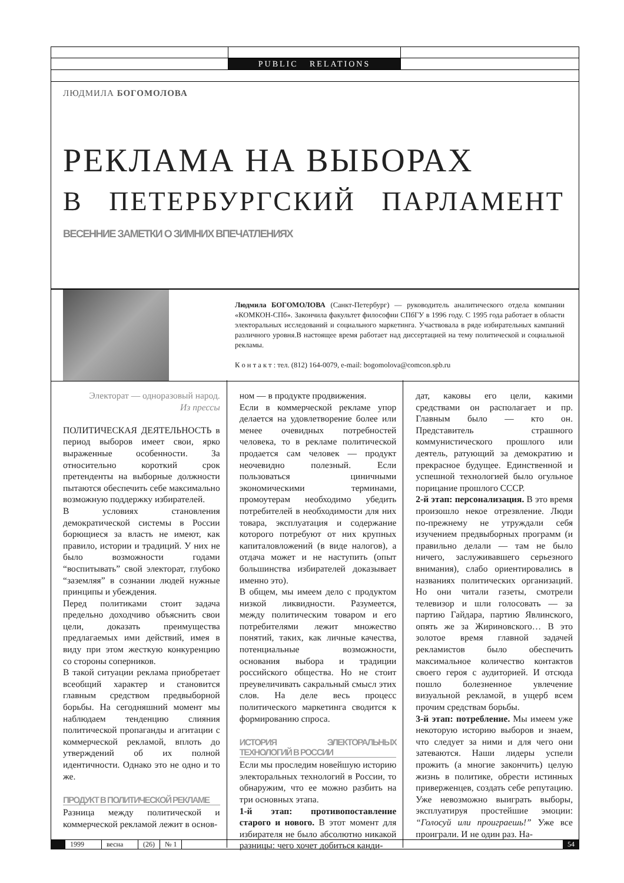PUBLIC RELATIONS
ЛЮДМИЛА БОГОМОЛОВА
РЕКЛАМА НА ВЫБОРАХ
В ПЕТЕРБУРГСКИЙ ПАРЛАМЕНТ
ВЕСЕННИЕ ЗАМЕТКИ О ЗИМНИХ ВПЕЧАТЛЕНИЯХ
Людмила БОГОМОЛОВА (Санкт-Петербург) — руководитель аналитического отдела компании «КОМКОН-СПб». Закончила факультет философии СПбГУ в 1996 году. С 1995 года работает в области электоральных исследований и социального маркетинга. Участвовала в ряде избирательных кампаний различного уровня.В настоящее время работает над диссертацией на тему политической и социальной рекламы.
К о н т а к т : тел. (812) 164-0079, e-mail: bogomolova@comcon.spb.ru
Электорат — одноразовый народ.
Из прессы
ПОЛИТИЧЕСКАЯ ДЕЯТЕЛЬНОСТЬ в период выборов имеет свои, ярко выраженные особенности. За относительно короткий срок претенденты на выборные должности пытаются обеспечить себе максимально возможную поддержку избирателей.
В условиях становления демократической системы в России борющиеся за власть не имеют, как правило, истории и традиций. У них не было возможности годами “воспитывать” свой электорат, глубоко “заземляя” в сознании людей нужные принципы и убеждения.
Перед политиками стоит задача предельно доходчиво объяснить свои цели, доказать преимущества предлагаемых ими действий, имея в виду при этом жесткую конкуренцию со стороны соперников.
В такой ситуации реклама приобретает всеобщий характер и становится главным средством предвыборной борьбы. На сегодняшний момент мы наблюдаем тенденцию слияния политической пропаганды и агитации с коммерческой рекламой, вплоть до утверждений об их полной идентичности. Однако это не одно и то же.
ПРОДУКТ В ПОЛИТИЧЕСКОЙ РЕКЛАМЕ
Разница между политической и коммерческой рекламой лежит в основ-
ном — в продукте продвижения.
Если в коммерческой рекламе упор делается на удовлетворение более или менее очевидных потребностей человека, то в рекламе политической продается сам человек — продукт неочевидно полезный. Если пользоваться циничными экономическими терминами, промоутерам необходимо убедить потребителей в необходимости для них товара, эксплуатация и содержание которого потребуют от них крупных капиталовложений (в виде налогов), а отдача может и не наступить (опыт большинства избирателей доказывает именно это).
В общем, мы имеем дело с продуктом низкой ликвидности. Разумеется, между политическим товаром и его потребителями лежит множество понятий, таких, как личные качества, потенциальные возможности, основания выбора и традиции российского общества. Но не стоит преувеличивать сакральный смысл этих слов. На деле весь процесс политического маркетинга сводится к формированию спроса.
ИСТОРИЯ ЭЛЕКТОРАЛЬНЫХ ТЕХНОЛОГИЙ В РОССИИ
Если мы проследим новейшую историю электоральных технологий в России, то обнаружим, что ее можно разбить на три основных этапа.
1-й этап: противопоставление старого и нового. В этот момент для избирателя не было абсолютно никакой разницы: чего хочет добиться канди-
дат, каковы его цели, какими средствами он располагает и пр. Главным было — кто он. Представитель страшного коммунистического прошлого или деятель, ратующий за демократию и прекрасное будущее. Единственной и успешной технологией было огульное порицание прошлого СССР.
2-й этап: персонализация. В это время произошло некое отрезвление. Люди по-прежнему не утруждали себя изучением предвыборных программ (и правильно делали — там не было ничего, заслуживавшего серьезного внимания), слабо ориентировались в названиях политических организаций. Но они читали газеты, смотрели телевизор и шли голосовать — за партию Гайдара, партию Явлинского, опять же за Жириновского… В это золотое время главной задачей рекламистов было обеспечить максимальное количество контактов своего героя с аудиторией. И отсюда пошло болезненное увлечение визуальной рекламой, в ущерб всем прочим средствам борьбы.
3-й этап: потребление. Мы имеем уже некоторую историю выборов и знаем, что следует за ними и для чего они затеваются. Наши лидеры успели прожить (а многие закончить) целую жизнь в политике, обрести истинных приверженцев, создать себе репутацию. Уже невозможно выиграть выборы, эксплуатируя простейшие эмоции: “Голосуй или проиграешь!” Уже все проиграли. И не один раз. На-
1999 весна (26) № 1 54